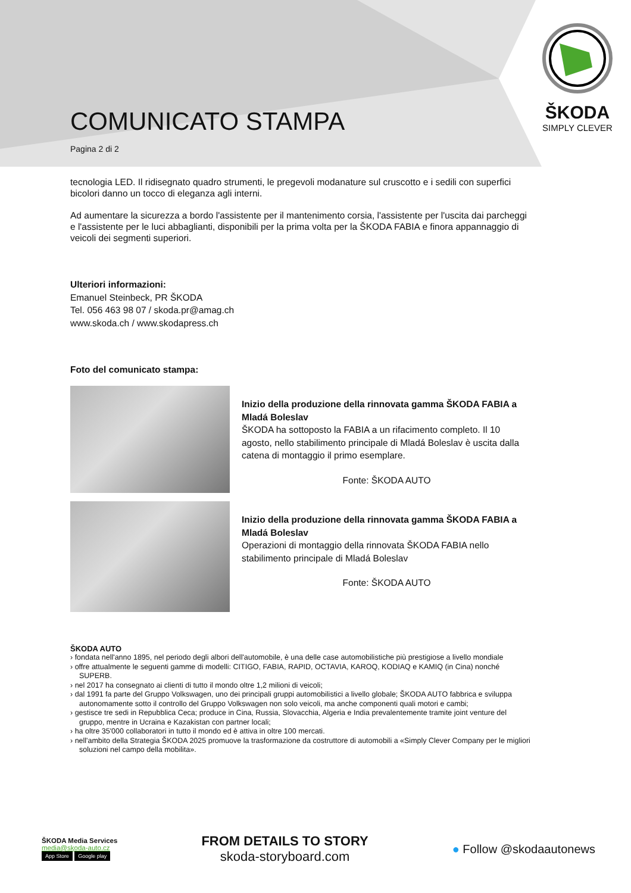ŠKODA
SIMPLY CLEVER
COMUNICATO STAMPA
Pagina 2 di 2
tecnologia LED. Il ridisegnato quadro strumenti, le pregevoli modanature sul cruscotto e i sedili con superfici bicolori danno un tocco di eleganza agli interni.
Ad aumentare la sicurezza a bordo l'assistente per il mantenimento corsia, l'assistente per l'uscita dai parcheggi e l'assistente per le luci abbaglianti, disponibili per la prima volta per la ŠKODA FABIA e finora appannaggio di veicoli dei segmenti superiori.
Ulteriori informazioni:
Emanuel Steinbeck, PR ŠKODA
Tel. 056 463 98 07 / skoda.pr@amag.ch
www.skoda.ch / www.skodapress.ch
Foto del comunicato stampa:
Inizio della produzione della rinnovata gamma ŠKODA FABIA a Mladá Boleslav
ŠKODA ha sottoposto la FABIA a un rifacimento completo. Il 10 agosto, nello stabilimento principale di Mladá Boleslav è uscita dalla catena di montaggio il primo esemplare.
Fonte: ŠKODA AUTO
Inizio della produzione della rinnovata gamma ŠKODA FABIA a Mladá Boleslav
Operazioni di montaggio della rinnovata ŠKODA FABIA nello stabilimento principale di Mladá Boleslav
Fonte: ŠKODA AUTO
ŠKODA AUTO
› fondata nell'anno 1895, nel periodo degli albori dell'automobile, è una delle case automobilistiche più prestigiose a livello mondiale
› offre attualmente le seguenti gamme di modelli: CITIGO, FABIA, RAPID, OCTAVIA, KAROQ, KODIAQ e KAMIQ (in Cina) nonché SUPERB.
› nel 2017 ha consegnato ai clienti di tutto il mondo oltre 1,2 milioni di veicoli;
› dal 1991 fa parte del Gruppo Volkswagen, uno dei principali gruppi automobilistici a livello globale; ŠKODA AUTO fabbrica e sviluppa autonomamente sotto il controllo del Gruppo Volkswagen non solo veicoli, ma anche componenti quali motori e cambi;
› gestisce tre sedi in Repubblica Ceca; produce in Cina, Russia, Slovacchia, Algeria e India prevalentemente tramite joint venture del gruppo, mentre in Ucraina e Kazakistan con partner locali;
› ha oltre 35'000 collaboratori in tutto il mondo ed è attiva in oltre 100 mercati.
› nell'ambito della Strategia ŠKODA 2025 promuove la trasformazione da costruttore di automobili a «Simply Clever Company per le migliori soluzioni nel campo della mobilita».
ŠKODA Media Services
media@skoda-auto.cz
App Store Google play
FROM DETAILS TO STORY
skoda-storyboard.com
● Follow @skodaautonews